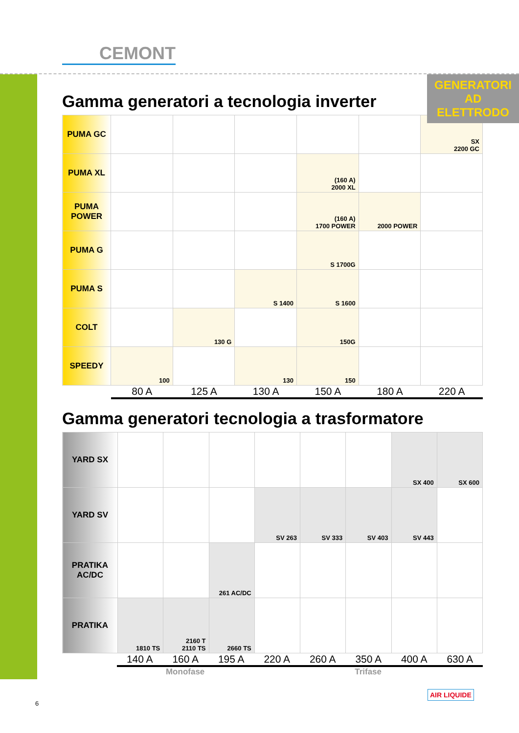CEMONT
GENERATORI AD
ELETTRODO
Gamma generatori a tecnologia inverter
| PUMA GC | | | | | | SX 2200 GC |
| PUMA XL | | | | (160 A) 2000 XL | | |
| PUMA POWER | | | | (160 A) 1700 POWER | 2000 POWER | |
| PUMA G | | | | S 1700G | | |
| PUMA S | | | S 1400 | S 1600 | | |
| COLT | | 130 G | | 150G | | |
| SPEEDY | 100 | | 130 | 150 | | |
80 A 125 A 130 A 150 A 180 A 220 A
Gamma generatori tecnologia a trasformatore
| YARD SX | | | | | | | SX 400 | SX 600 |
| YARD SV | | | | SV 263 | SV 333 | SV 403 | SV 443 | |
| PRATIKA AC/DC | | | 261 AC/DC | | | | | |
| PRATIKA | 1810 TS | 2160 T 2110 TS | 2660 TS | | | | | |
140 A 160 A 195 A 220 A 260 A 350 A 400 A 630 A
Monofase Trifase
6
AIR LIQUIDE